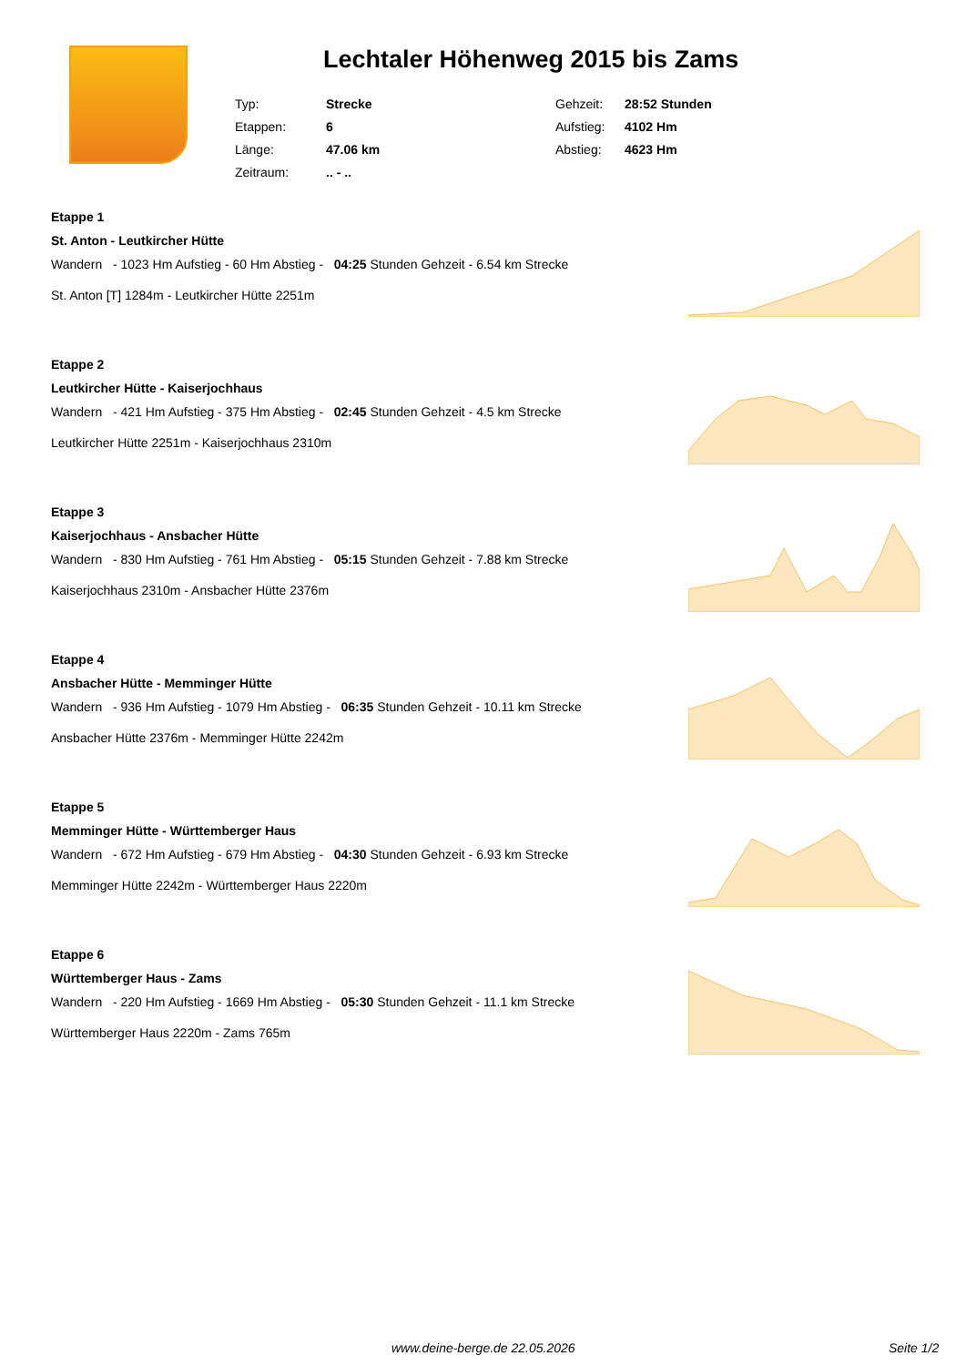Lechtaler Höhenweg 2015 bis Zams
| Typ: | Strecke | Gehzeit: | 28:52 Stunden |
| Etappen: | 6 | Aufstieg: | 4102 Hm |
| Länge: | 47.06 km | Abstieg: | 4623 Hm |
| Zeitraum: | .. - .. | | |
Etappe 1
St. Anton - Leutkircher Hütte
Wandern - 1023 Hm Aufstieg - 60 Hm Abstieg - 04:25 Stunden Gehzeit - 6.54 km Strecke
St. Anton [T] 1284m - Leutkircher Hütte 2251m
Etappe 2
Leutkircher Hütte - Kaiserjochhaus
Wandern - 421 Hm Aufstieg - 375 Hm Abstieg - 02:45 Stunden Gehzeit - 4.5 km Strecke
Leutkircher Hütte 2251m - Kaiserjochhaus 2310m
Etappe 3
Kaiserjochhaus - Ansbacher Hütte
Wandern - 830 Hm Aufstieg - 761 Hm Abstieg - 05:15 Stunden Gehzeit - 7.88 km Strecke
Kaiserjochhaus 2310m - Ansbacher Hütte 2376m
Etappe 4
Ansbacher Hütte - Memminger Hütte
Wandern - 936 Hm Aufstieg - 1079 Hm Abstieg - 06:35 Stunden Gehzeit - 10.11 km Strecke
Ansbacher Hütte 2376m - Memminger Hütte 2242m
Etappe 5
Memminger Hütte - Württemberger Haus
Wandern - 672 Hm Aufstieg - 679 Hm Abstieg - 04:30 Stunden Gehzeit - 6.93 km Strecke
Memminger Hütte 2242m - Württemberger Haus 2220m
Etappe 6
Württemberger Haus - Zams
Wandern - 220 Hm Aufstieg - 1669 Hm Abstieg - 05:30 Stunden Gehzeit - 11.1 km Strecke
Württemberger Haus 2220m - Zams 765m
www.deine-berge.de 22.05.2026 Seite 1/2